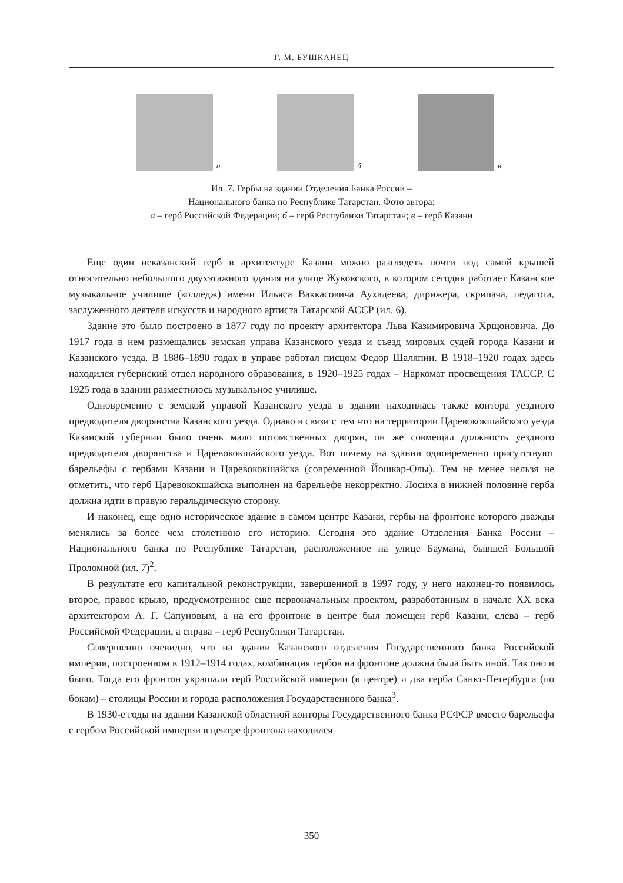Г. М. БУШКАНЕЦ
а б в
Ил. 7. Гербы на здании Отделения Банка России –
Национального банка по Республике Татарстан. Фото автора:
а – герб Российской Федерации; б – герб Республики Татарстан; в – герб Казани
Еще один неказанский герб в архитектуре Казани можно разглядеть почти под самой крышей относительно небольшого двухэтажного здания на улице Жуковского, в котором сегодня работает Казанское музыкальное училище (колледж) имени Ильяса Ваккасовича Аухадеева, дирижера, скрипача, педагога, заслуженного деятеля искусств и народного артиста Татарской АССР (ил. 6).
Здание это было построено в 1877 году по проекту архитектора Льва Казимировича Хрщоновича. До 1917 года в нем размещались земская управа Казанского уезда и съезд мировых судей города Казани и Казанского уезда. В 1886–1890 годах в управе работал писцом Федор Шаляпин. В 1918–1920 годах здесь находился губернский отдел народного образования, в 1920–1925 годах – Наркомат просвещения ТАССР. С 1925 года в здании разместилось музыкальное училище.
Одновременно с земской управой Казанского уезда в здании находилась также контора уездного предводителя дворянства Казанского уезда. Однако в связи с тем что на территории Царевококшайского уезда Казанской губернии было очень мало потомственных дворян, он же совмещал должность уездного предводителя дворянства и Царевококшайского уезда. Вот почему на здании одновременно присутствуют барельефы с гербами Казани и Царевококшайска (современной Йошкар-Олы). Тем не менее нельзя не отметить, что герб Царевококшайска выполнен на барельефе некорректно. Лосиха в нижней половине герба должна идти в правую геральдическую сторону.
И наконец, еще одно историческое здание в самом центре Казани, гербы на фронтоне которого дважды менялись за более чем столетнюю его историю. Сегодня это здание Отделения Банка России – Национального банка по Республике Татарстан, расположенное на улице Баумана, бывшей Большой Проломной (ил. 7)<sup>2</sup>.
В результате его капитальной реконструкции, завершенной в 1997 году, у него наконец-то появилось второе, правое крыло, предусмотренное еще первоначальным проектом, разработанным в начале XX века архитектором А. Г. Сапуновым, а на его фронтоне в центре был помещен герб Казани, слева – герб Российской Федерации, а справа – герб Республики Татарстан.
Совершенно очевидно, что на здании Казанского отделения Государственного банка Российской империи, построенном в 1912–1914 годах, комбинация гербов на фронтоне должна была быть иной. Так оно и было. Тогда его фронтон украшали герб Российской империи (в центре) и два герба Санкт-Петербурга (по бокам) – столицы России и города расположения Государственного банка<sup>3</sup>.
В 1930-е годы на здании Казанской областной конторы Государственного банка РСФСР вместо барельефа с гербом Российской империи в центре фронтона находился
350